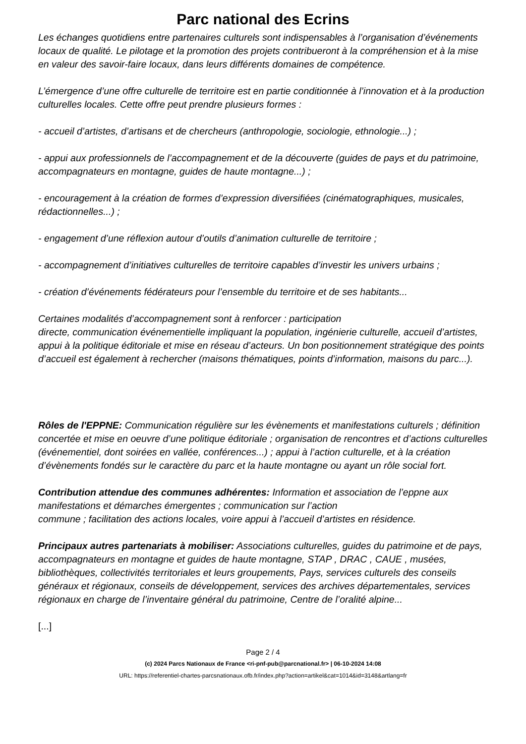Parc national des Ecrins
Les échanges quotidiens entre partenaires culturels sont indispensables à l’organisation d’événements locaux de qualité. Le pilotage et la promotion des projets contribueront à la compréhension et à la mise en valeur des savoir-faire locaux, dans leurs différents domaines de compétence.
L’émergence d’une offre culturelle de territoire est en partie conditionnée à l’innovation et à la production culturelles locales. Cette offre peut prendre plusieurs formes :
- accueil d’artistes, d’artisans et de chercheurs (anthropologie, sociologie, ethnologie...) ;
- appui aux professionnels de l’accompagnement et de la découverte (guides de pays et du patrimoine, accompagnateurs en montagne, guides de haute montagne...) ;
- encouragement à la création de formes d’expression diversifiées (cinématographiques, musicales, rédactionnelles...) ;
- engagement d’une réflexion autour d’outils d’animation culturelle de territoire ;
- accompagnement d’initiatives culturelles de territoire capables d’investir les univers urbains ;
- création d’événements fédérateurs pour l’ensemble du territoire et de ses habitants...
Certaines modalités d’accompagnement sont à renforcer : participation
directe, communication événementielle impliquant la population, ingénierie culturelle, accueil d’artistes, appui à la politique éditoriale et mise en réseau d’acteurs. Un bon positionnement stratégique des points d’accueil est également à rechercher (maisons thématiques, points d’information, maisons du parc...).
Rôles de l'EPPNE: Communication régulière sur les évènements et manifestations culturels ; définition concertée et mise en oeuvre d’une politique éditoriale ; organisation de rencontres et d’actions culturelles (événementiel, dont soirées en vallée, conférences...) ; appui à l’action culturelle, et à la création d’évènements fondés sur le caractère du parc et la haute montagne ou ayant un rôle social fort.
Contribution attendue des communes adhérentes: Information et association de l’eppne aux manifestations et démarches émergentes ; communication sur l’action
commune ; facilitation des actions locales, voire appui à l’accueil d’artistes en résidence.
Principaux autres partenariats à mobiliser: Associations culturelles, guides du patrimoine et de pays, accompagnateurs en montagne et guides de haute montagne, STAP , DRAC , CAUE , musées, bibliothèques, collectivités territoriales et leurs groupements, Pays, services culturels des conseils généraux et régionaux, conseils de développement, services des archives départementales, services régionaux en charge de l’inventaire général du patrimoine, Centre de l’oralité alpine...
[...]
Page 2 / 4
(c) 2024 Parcs Nationaux de France <ri-pnf-pub@parcnational.fr> | 06-10-2024 14:08
URL: https://referentiel-chartes-parcsnationaux.ofb.fr/index.php?action=artikel&cat=1014&id=3148&artlang=fr